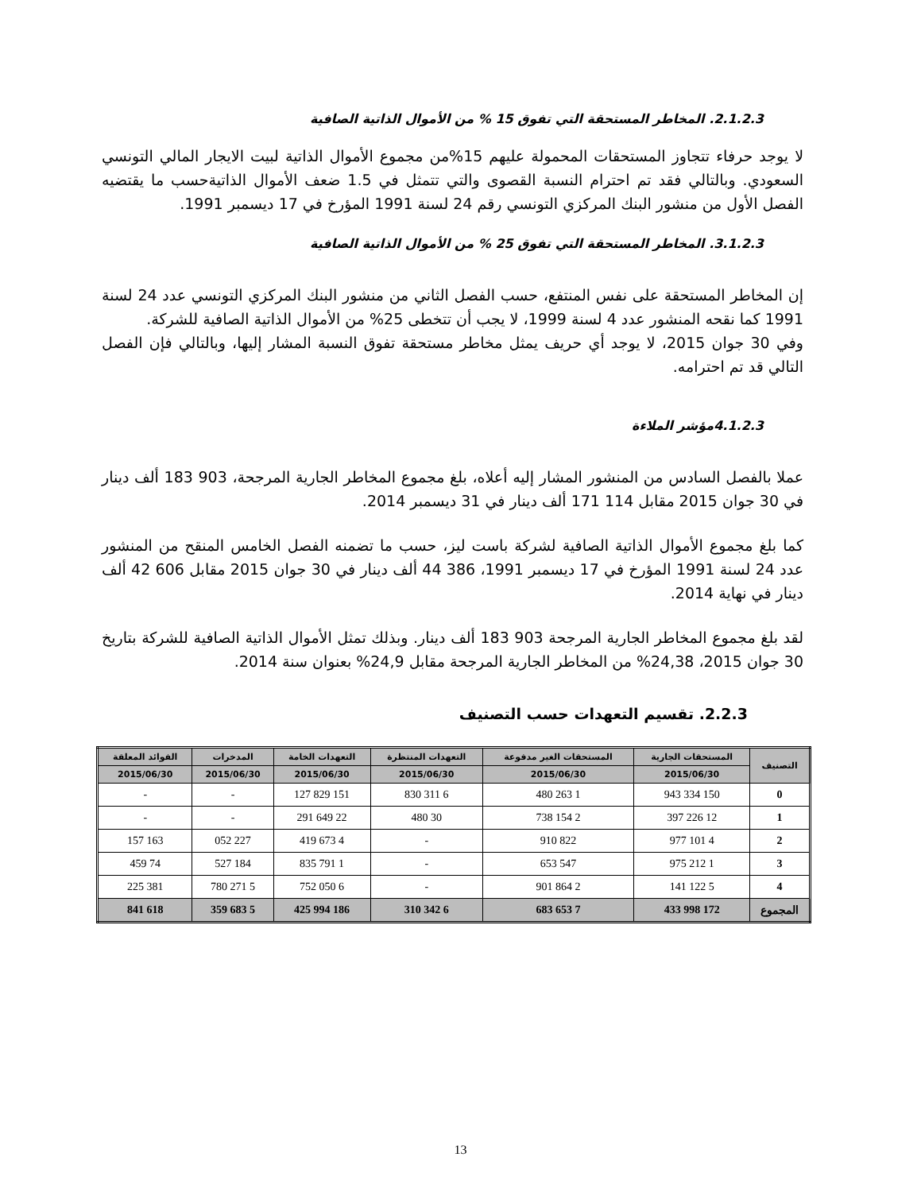2.1.2.3. المخاطر المستحقة التي تفوق 15 % من الأموال الذاتية الصافية
لا يوجد حرفاء تتجاوز المستحقات المحمولة عليهم 15%من مجموع الأموال الذاتية لبيت الايجار المالي التونسي السعودي. وبالتالي فقد تم احترام النسبة القصوى والتي تتمثل في 1.5 ضعف الأموال الذاتيةحسب ما يقتضيه الفصل الأول من منشور البنك المركزي التونسي رقم 24 لسنة 1991 المؤرخ في 17 ديسمبر 1991.
3.1.2.3. المخاطر المستحقة التي تفوق 25 % من الأموال الذاتية الصافية
إن المخاطر المستحقة على نفس المنتفع، حسب الفصل الثاني من منشور البنك المركزي التونسي عدد 24 لسنة 1991 كما نقحه المنشور عدد 4 لسنة 1999، لا يجب أن تتخطى 25% من الأموال الذاتية الصافية للشركة.
وفي 30 جوان 2015، لا يوجد أي حريف يمثل مخاطر مستحقة تفوق النسبة المشار إليها، وبالتالي فإن الفصل التالي قد تم احترامه.
4.1.2.3مؤشر الملاءة
عملا بالفصل السادس من المنشور المشار إليه أعلاه، بلغ مجموع المخاطر الجارية المرجحة، 903 183 ألف دينار في 30 جوان 2015 مقابل 114 171 ألف دينار في 31 ديسمبر 2014.
كما بلغ مجموع الأموال الذاتية الصافية لشركة باست ليز، حسب ما تضمنه الفصل الخامس المنقح من المنشور عدد 24 لسنة 1991 المؤرخ في 17 ديسمبر 1991، 386 44 ألف دينار في 30 جوان 2015 مقابل 606 42 ألف دينار في نهاية 2014.
لقد بلغ مجموع المخاطر الجارية المرجحة 903 183 ألف دينار. وبذلك تمثل الأموال الذاتية الصافية للشركة بتاريخ 30 جوان 2015، 24,38% من المخاطر الجارية المرجحة مقابل 24,9% بعنوان سنة 2014.
2.2.3. تقسيم التعهدات حسب التصنيف
| التصنيف | المستحقات الجارية | المستحقات الغير مدفوعة | التعهدات المنتظرة | التعهدات الخامة | المدخرات | الفوائد المعلقة |
| --- | --- | --- | --- | --- | --- | --- |
| | 2015/06/30 | 2015/06/30 | 2015/06/30 | 2015/06/30 | 2015/06/30 | 2015/06/30 |
| 0 | 150 334 943 | 1 263 480 | 6 311 830 | 151 829 127 | - | - |
| 1 | 12 226 397 | 2 154 738 | 30 480 | 22 649 291 | - | - |
| 2 | 4 101 977 | 822 910 | - | 4 673 419 | 227 052 | 163 157 |
| 3 | 1 212 975 | 547 653 | - | 1 791 835 | 184 527 | 74 459 |
| 4 | 5 122 141 | 2 864 901 | - | 6 050 752 | 5 271 780 | 381 225 |
| المجموع | 172 998 433 | 7 653 683 | 6 342 310 | 186 994 425 | 5 683 359 | 618 841 |
13